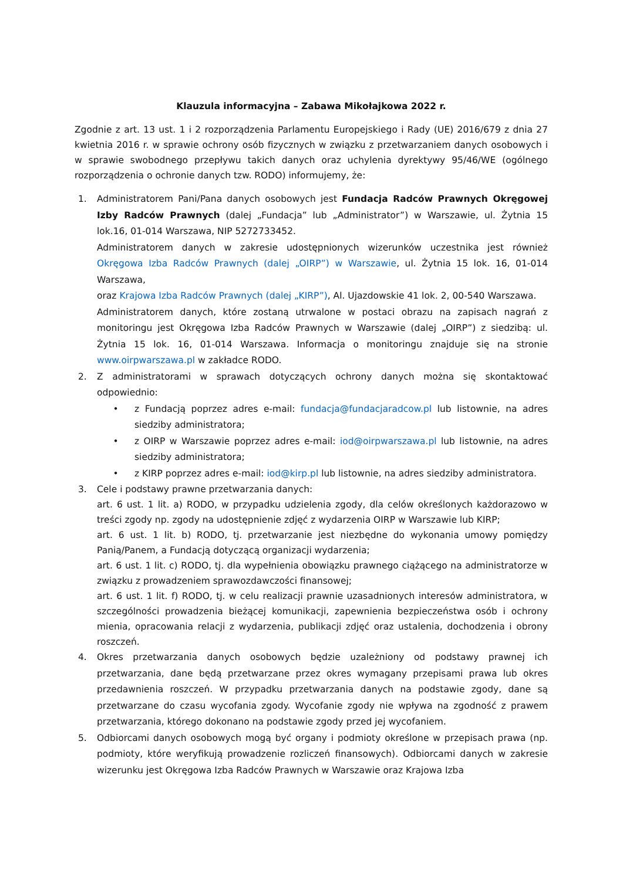Klauzula informacyjna – Zabawa Mikołajkowa 2022 r.
Zgodnie z art. 13 ust. 1 i 2 rozporządzenia Parlamentu Europejskiego i Rady (UE) 2016/679 z dnia 27 kwietnia 2016 r. w sprawie ochrony osób fizycznych w związku z przetwarzaniem danych osobowych i w sprawie swobodnego przepływu takich danych oraz uchylenia dyrektywy 95/46/WE (ogólnego rozporządzenia o ochronie danych tzw. RODO) informujemy, że:
1. Administratorem Pani/Pana danych osobowych jest Fundacja Radców Prawnych Okręgowej Izby Radców Prawnych (dalej „Fundacja” lub „Administrator”) w Warszawie, ul. Żytnia 15 lok.16, 01-014 Warszawa, NIP 5272733452.
Administratorem danych w zakresie udostępnionych wizerunków uczestnika jest również Okręgowa Izba Radców Prawnych (dalej „OIRP”) w Warszawie, ul. Żytnia 15 lok. 16, 01-014 Warszawa,
oraz Krajowa Izba Radców Prawnych (dalej „KIRP”), Al. Ujazdowskie 41 lok. 2, 00-540 Warszawa.
Administratorem danych, które zostaną utrwalone w postaci obrazu na zapisach nagrań z monitoringu jest Okręgowa Izba Radców Prawnych w Warszawie (dalej „OIRP”) z siedzibą: ul. Żytnia 15 lok. 16, 01-014 Warszawa. Informacja o monitoringu znajduje się na stronie www.oirpwarszawa.pl w zakładce RODO.
2. Z administratorami w sprawach dotyczących ochrony danych można się skontaktować odpowiednio:
• z Fundacją poprzez adres e-mail: fundacja@fundacjaradcow.pl lub listownie, na adres siedziby administratora;
• z OIRP w Warszawie poprzez adres e-mail: iod@oirpwarszawa.pl lub listownie, na adres siedziby administratora;
• z KIRP poprzez adres e-mail: iod@kirp.pl lub listownie, na adres siedziby administratora.
3.
Cele i podstawy prawne przetwarzania danych:
art. 6 ust. 1 lit. a) RODO, w przypadku udzielenia zgody, dla celów określonych każdorazowo w treści zgody np. zgody na udostępnienie zdjęć z wydarzenia OIRP w Warszawie lub KIRP;
art. 6 ust. 1 lit. b) RODO, tj. przetwarzanie jest niezbędne do wykonania umowy pomiędzy Panią/Panem, a Fundacją dotyczącą organizacji wydarzenia;
art. 6 ust. 1 lit. c) RODO, tj. dla wypełnienia obowiązku prawnego ciążącego na administratorze w związku z prowadzeniem sprawozdawczości finansowej;
art. 6 ust. 1 lit. f) RODO, tj. w celu realizacji prawnie uzasadnionych interesów administratora, w szczególności prowadzenia bieżącej komunikacji, zapewnienia bezpieczeństwa osób i ochrony mienia, opracowania relacji z wydarzenia, publikacji zdjęć oraz ustalenia, dochodzenia i obrony roszczeń.
4. Okres przetwarzania danych osobowych będzie uzależniony od podstawy prawnej ich przetwarzania, dane będą przetwarzane przez okres wymagany przepisami prawa lub okres przedawnienia roszczeń. W przypadku przetwarzania danych na podstawie zgody, dane są przetwarzane do czasu wycofania zgody. Wycofanie zgody nie wpływa na zgodność z prawem przetwarzania, którego dokonano na podstawie zgody przed jej wycofaniem.
5. Odbiorcami danych osobowych mogą być organy i podmioty określone w przepisach prawa (np. podmioty, które weryfikują prowadzenie rozliczeń finansowych). Odbiorcami danych w zakresie wizerunku jest Okręgowa Izba Radców Prawnych w Warszawie oraz Krajowa Izba